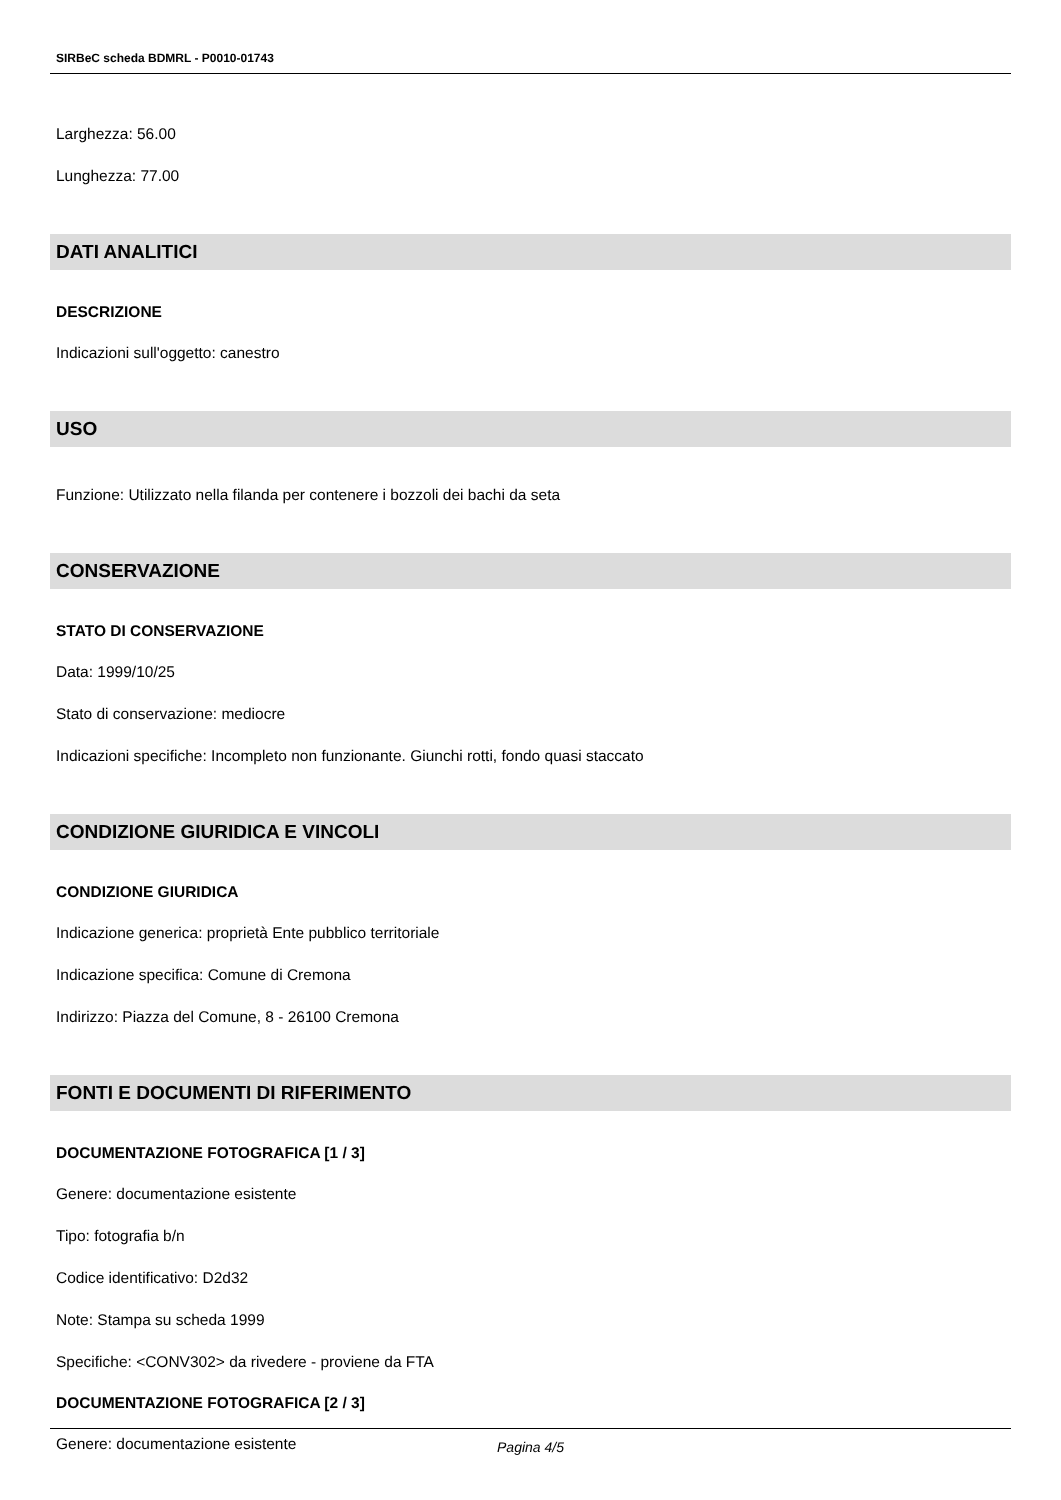SIRBeC scheda BDMRL - P0010-01743
Larghezza: 56.00
Lunghezza: 77.00
DATI ANALITICI
DESCRIZIONE
Indicazioni sull'oggetto: canestro
USO
Funzione: Utilizzato nella filanda per contenere i bozzoli dei bachi da seta
CONSERVAZIONE
STATO DI CONSERVAZIONE
Data: 1999/10/25
Stato di conservazione: mediocre
Indicazioni specifiche: Incompleto non funzionante. Giunchi rotti, fondo quasi staccato
CONDIZIONE GIURIDICA E VINCOLI
CONDIZIONE GIURIDICA
Indicazione generica: proprietà Ente pubblico territoriale
Indicazione specifica: Comune di Cremona
Indirizzo: Piazza del Comune, 8 - 26100 Cremona
FONTI E DOCUMENTI DI RIFERIMENTO
DOCUMENTAZIONE FOTOGRAFICA [1 / 3]
Genere: documentazione esistente
Tipo: fotografia b/n
Codice identificativo: D2d32
Note: Stampa su scheda 1999
Specifiche: <CONV302> da rivedere - proviene da FTA
DOCUMENTAZIONE FOTOGRAFICA [2 / 3]
Genere: documentazione esistente
Pagina 4/5